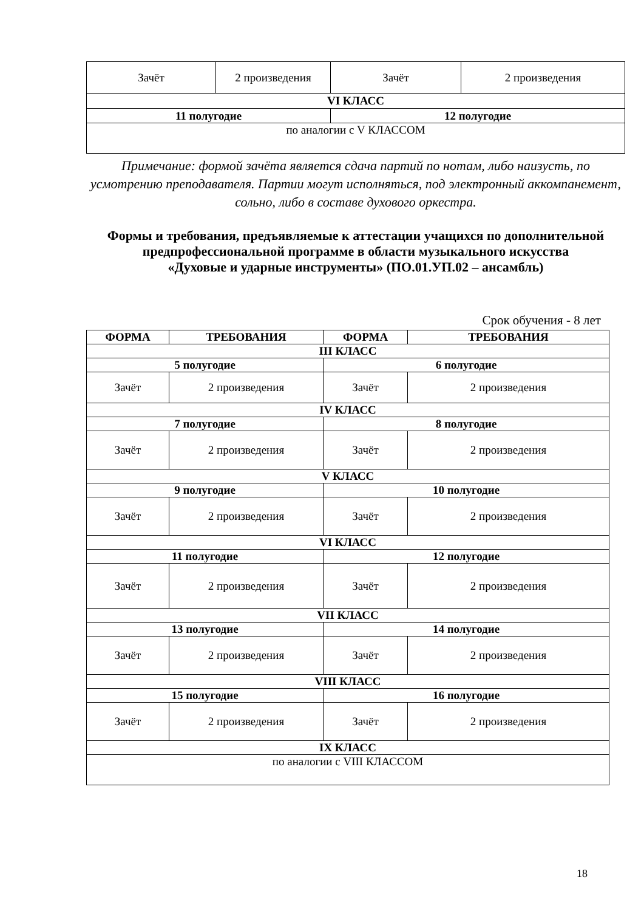| Зачёт | 2 произведения | Зачёт | 2 произведения |
| VI КЛАСС | | | |
| 11 полугодие | | 12 полугодие | |
| по аналогии с V КЛАССОМ | | | |
Примечание: формой зачёта является сдача партий по нотам, либо наизусть, по усмотрению преподавателя. Партии могут исполняться, под электронный аккомпанемент, сольно, либо в составе духового оркестра.
Формы и требования, предъявляемые к аттестации учащихся по дополнительной предпрофессиональной программе в области музыкального искусства
«Духовые и ударные инструменты» (ПО.01.УП.02 – ансамбль)
Срок обучения - 8 лет
| ФОРМА | ТРЕБОВАНИЯ | ФОРМА | ТРЕБОВАНИЯ |
| --- | --- | --- | --- |
| III КЛАСС | | | |
| 5 полугодие | | 6 полугодие | |
| Зачёт | 2 произведения | Зачёт | 2 произведения |
| IV КЛАСС | | | |
| 7 полугодие | | 8 полугодие | |
| Зачёт | 2 произведения | Зачёт | 2 произведения |
| V КЛАСС | | | |
| 9 полугодие | | 10 полугодие | |
| Зачёт | 2 произведения | Зачёт | 2 произведения |
| VI КЛАСС | | | |
| 11 полугодие | | 12 полугодие | |
| Зачёт | 2 произведения | Зачёт | 2 произведения |
| VII КЛАСС | | | |
| 13 полугодие | | 14 полугодие | |
| Зачёт | 2 произведения | Зачёт | 2 произведения |
| VIII КЛАСС | | | |
| 15 полугодие | | 16 полугодие | |
| Зачёт | 2 произведения | Зачёт | 2 произведения |
| IX КЛАСС | | | |
| по аналогии с VIII КЛАССОМ | | | |
18